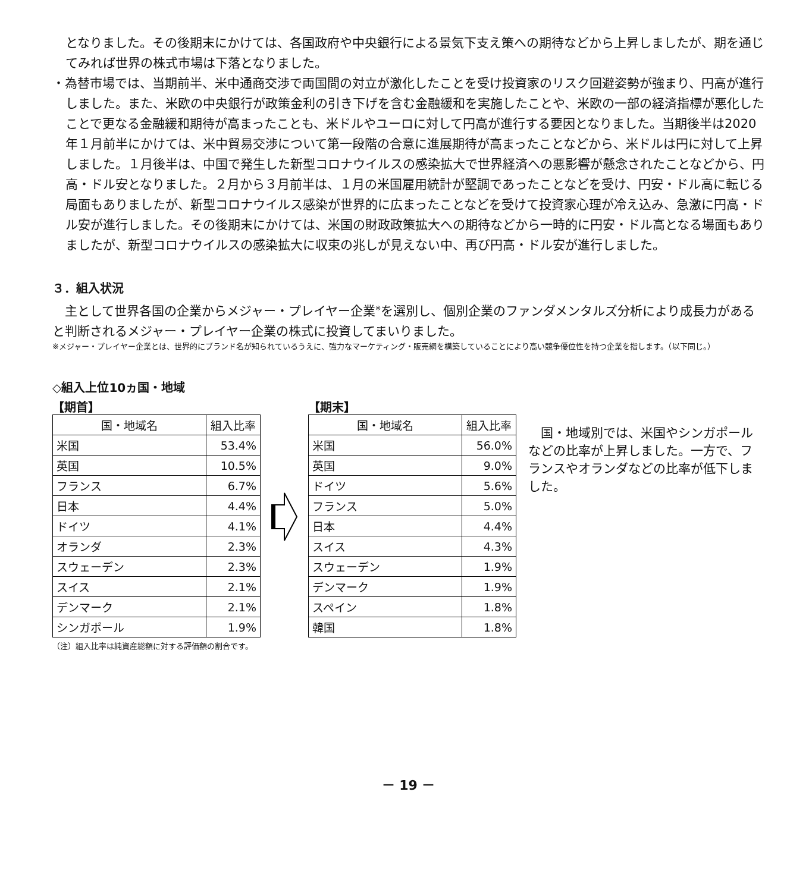となりました。その後期末にかけては、各国政府や中央銀行による景気下支え策への期待などから上昇しましたが、期を通じてみれば世界の株式市場は下落となりました。
・為替市場では、当期前半、米中通商交渉で両国間の対立が激化したことを受け投資家のリスク回避姿勢が強まり、円高が進行しました。また、米欧の中央銀行が政策金利の引き下げを含む金融緩和を実施したことや、米欧の一部の経済指標が悪化したことで更なる金融緩和期待が高まったことも、米ドルやユーロに対して円高が進行する要因となりました。当期後半は2020年１月前半にかけては、米中貿易交渉について第一段階の合意に進展期待が高まったことなどから、米ドルは円に対して上昇しました。１月後半は、中国で発生した新型コロナウイルスの感染拡大で世界経済への悪影響が懸念されたことなどから、円高・ドル安となりました。２月から３月前半は、１月の米国雇用統計が堅調であったことなどを受け、円安・ドル高に転じる局面もありましたが、新型コロナウイルス感染が世界的に広まったことなどを受けて投資家心理が冷え込み、急激に円高・ドル安が進行しました。その後期末にかけては、米国の財政政策拡大への期待などから一時的に円安・ドル高となる場面もありましたが、新型コロナウイルスの感染拡大に収束の兆しが見えない中、再び円高・ドル安が進行しました。
３．組入状況
　主として世界各国の企業からメジャー・プレイヤー企業<sup>※</sup>を選別し、個別企業のファンダメンタルズ分析により成長力があると判断されるメジャー・プレイヤー企業の株式に投資してまいりました。
※メジャー・プレイヤー企業とは、世界的にブランド名が知られているうえに、強力なマーケティング・販売網を構築していることにより高い競争優位性を持つ企業を指します。（以下同じ。）
◇組入上位10ヵ国・地域
【期首】
| 国・地域名 | 組入比率 |
| --- | --- |
| 米国 | 53.4% |
| 英国 | 10.5% |
| フランス | 6.7% |
| 日本 | 4.4% |
| ドイツ | 4.1% |
| オランダ | 2.3% |
| スウェーデン | 2.3% |
| スイス | 2.1% |
| デンマーク | 2.1% |
| シンガポール | 1.9% |
【期末】
| 国・地域名 | 組入比率 |
| --- | --- |
| 米国 | 56.0% |
| 英国 | 9.0% |
| ドイツ | 5.6% |
| フランス | 5.0% |
| 日本 | 4.4% |
| スイス | 4.3% |
| スウェーデン | 1.9% |
| デンマーク | 1.9% |
| スペイン | 1.8% |
| 韓国 | 1.8% |
　国・地域別では、米国やシンガポールなどの比率が上昇しました。一方で、フランスやオランダなどの比率が低下しました。
（注）組入比率は純資産総額に対する評価額の割合です。
－ 19 －